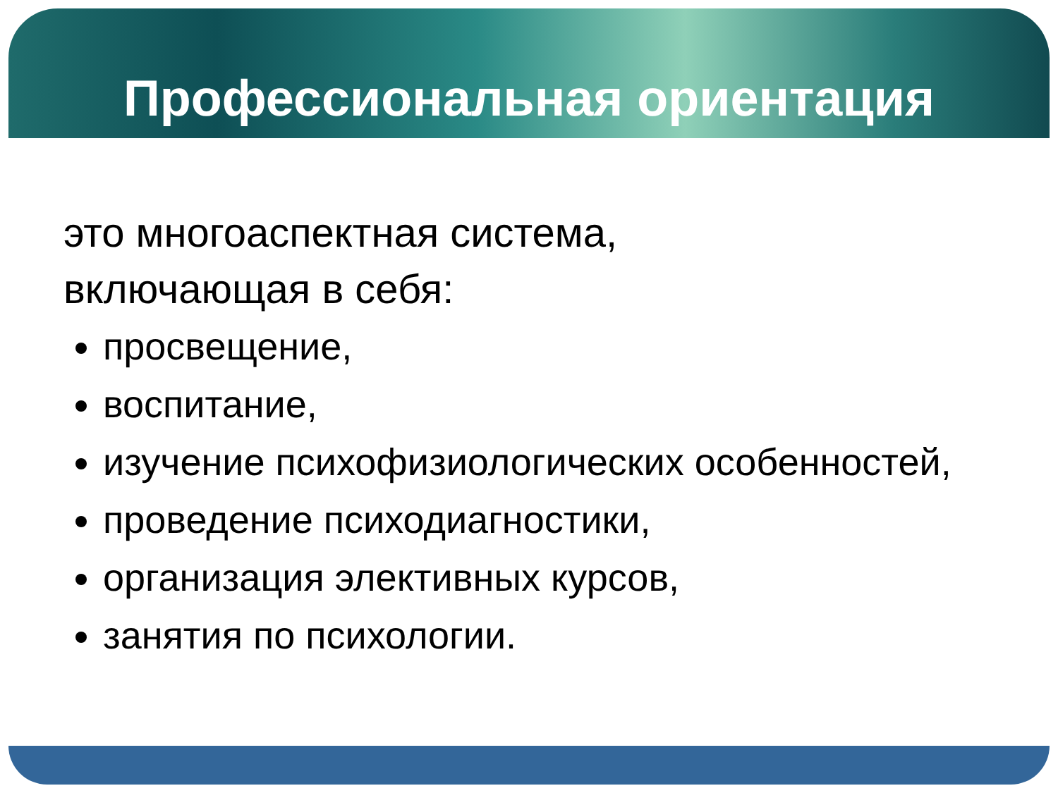Профессиональная ориентация
это многоаспектная система,
включающая в себя:
просвещение,
воспитание,
изучение психофизиологических особенностей,
проведение психодиагностики,
организация элективных курсов,
занятия по психологии.